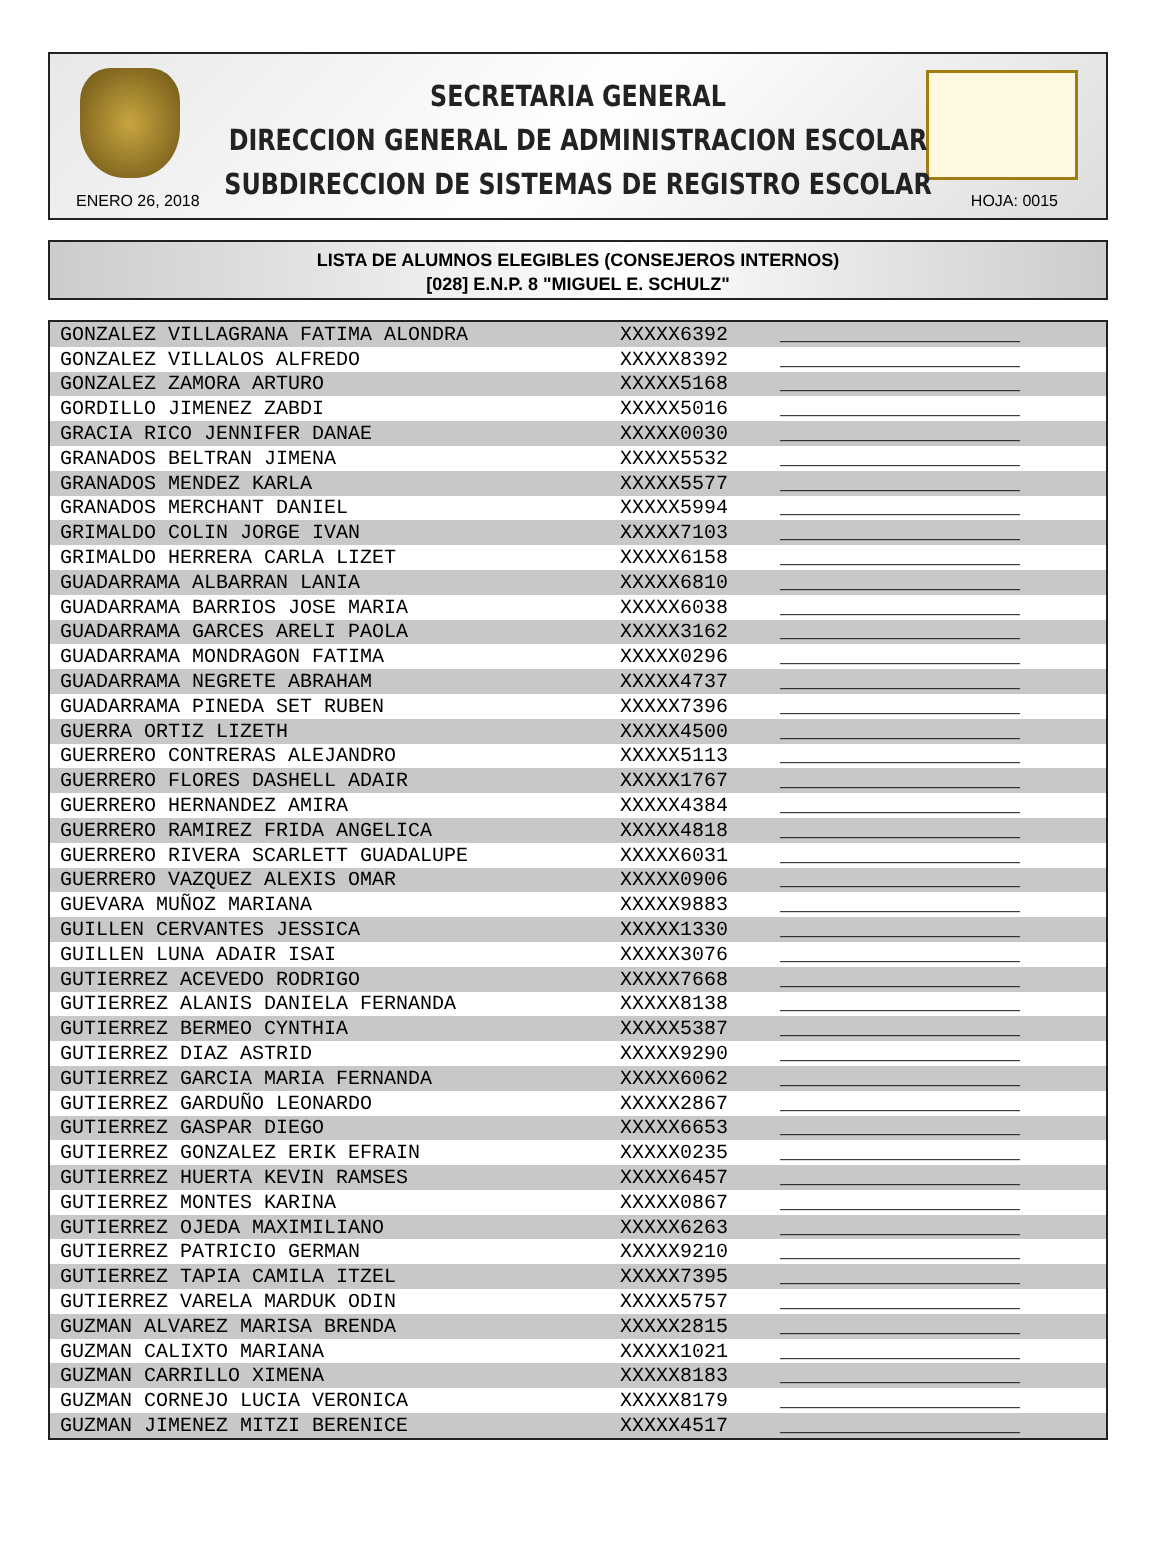SECRETARIA GENERAL
DIRECCION GENERAL DE ADMINISTRACION ESCOLAR
SUBDIRECCION DE SISTEMAS DE REGISTRO ESCOLAR
ENERO 26, 2018 HOJA: 0015
LISTA DE ALUMNOS ELEGIBLES (CONSEJEROS INTERNOS)
[028] E.N.P. 8 "MIGUEL E. SCHULZ"
| GONZALEZ VILLAGRANA FATIMA ALONDRA | XXXXX6392 | ____________________ |
| GONZALEZ VILLALOS ALFREDO | XXXXX8392 | ____________________ |
| GONZALEZ ZAMORA ARTURO | XXXXX5168 | ____________________ |
| GORDILLO JIMENEZ ZABDI | XXXXX5016 | ____________________ |
| GRACIA RICO JENNIFER DANAE | XXXXX0030 | ____________________ |
| GRANADOS BELTRAN JIMENA | XXXXX5532 | ____________________ |
| GRANADOS MENDEZ KARLA | XXXXX5577 | ____________________ |
| GRANADOS MERCHANT DANIEL | XXXXX5994 | ____________________ |
| GRIMALDO COLIN JORGE IVAN | XXXXX7103 | ____________________ |
| GRIMALDO HERRERA CARLA LIZET | XXXXX6158 | ____________________ |
| GUADARRAMA ALBARRAN LANIA | XXXXX6810 | ____________________ |
| GUADARRAMA BARRIOS JOSE MARIA | XXXXX6038 | ____________________ |
| GUADARRAMA GARCES ARELI PAOLA | XXXXX3162 | ____________________ |
| GUADARRAMA MONDRAGON FATIMA | XXXXX0296 | ____________________ |
| GUADARRAMA NEGRETE ABRAHAM | XXXXX4737 | ____________________ |
| GUADARRAMA PINEDA SET RUBEN | XXXXX7396 | ____________________ |
| GUERRA ORTIZ LIZETH | XXXXX4500 | ____________________ |
| GUERRERO CONTRERAS ALEJANDRO | XXXXX5113 | ____________________ |
| GUERRERO FLORES DASHELL ADAIR | XXXXX1767 | ____________________ |
| GUERRERO HERNANDEZ AMIRA | XXXXX4384 | ____________________ |
| GUERRERO RAMIREZ FRIDA ANGELICA | XXXXX4818 | ____________________ |
| GUERRERO RIVERA SCARLETT GUADALUPE | XXXXX6031 | ____________________ |
| GUERRERO VAZQUEZ ALEXIS OMAR | XXXXX0906 | ____________________ |
| GUEVARA MUÑOZ MARIANA | XXXXX9883 | ____________________ |
| GUILLEN CERVANTES JESSICA | XXXXX1330 | ____________________ |
| GUILLEN LUNA ADAIR ISAI | XXXXX3076 | ____________________ |
| GUTIERREZ ACEVEDO RODRIGO | XXXXX7668 | ____________________ |
| GUTIERREZ ALANIS DANIELA FERNANDA | XXXXX8138 | ____________________ |
| GUTIERREZ BERMEO CYNTHIA | XXXXX5387 | ____________________ |
| GUTIERREZ DIAZ ASTRID | XXXXX9290 | ____________________ |
| GUTIERREZ GARCIA MARIA FERNANDA | XXXXX6062 | ____________________ |
| GUTIERREZ GARDUÑO LEONARDO | XXXXX2867 | ____________________ |
| GUTIERREZ GASPAR DIEGO | XXXXX6653 | ____________________ |
| GUTIERREZ GONZALEZ ERIK EFRAIN | XXXXX0235 | ____________________ |
| GUTIERREZ HUERTA KEVIN RAMSES | XXXXX6457 | ____________________ |
| GUTIERREZ MONTES KARINA | XXXXX0867 | ____________________ |
| GUTIERREZ OJEDA MAXIMILIANO | XXXXX6263 | ____________________ |
| GUTIERREZ PATRICIO GERMAN | XXXXX9210 | ____________________ |
| GUTIERREZ TAPIA CAMILA ITZEL | XXXXX7395 | ____________________ |
| GUTIERREZ VARELA MARDUK ODIN | XXXXX5757 | ____________________ |
| GUZMAN ALVAREZ MARISA BRENDA | XXXXX2815 | ____________________ |
| GUZMAN CALIXTO MARIANA | XXXXX1021 | ____________________ |
| GUZMAN CARRILLO XIMENA | XXXXX8183 | ____________________ |
| GUZMAN CORNEJO LUCIA VERONICA | XXXXX8179 | ____________________ |
| GUZMAN JIMENEZ MITZI BERENICE | XXXXX4517 | ____________________ |